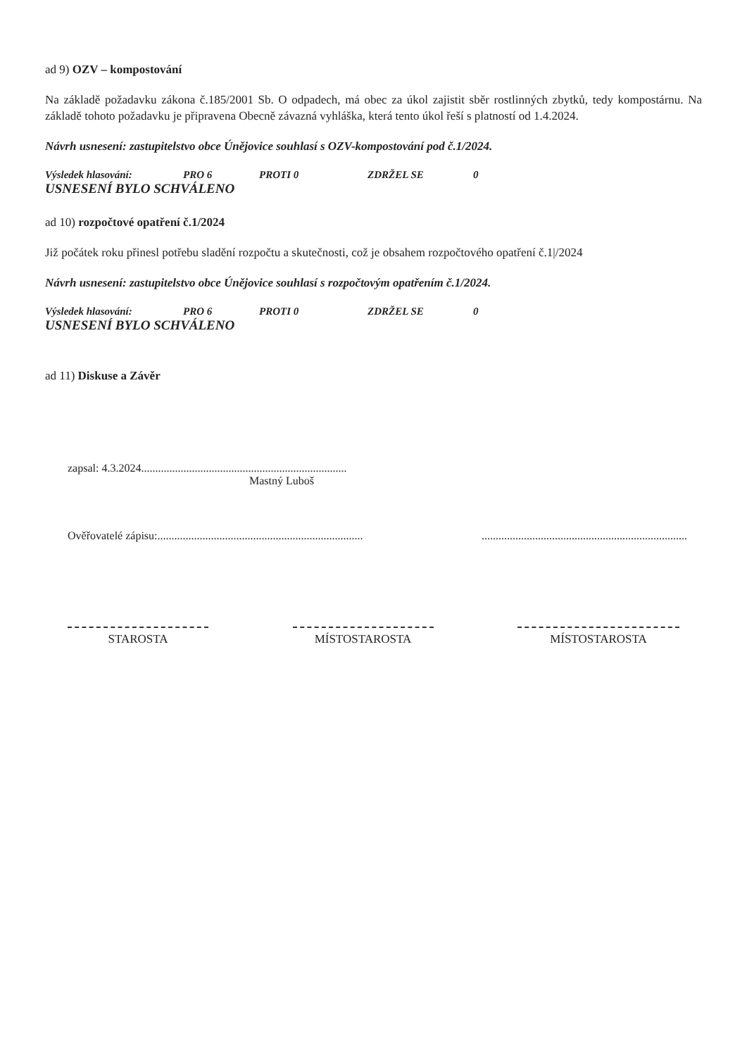ad 9) OZV – kompostování
Na základě požadavku zákona č.185/2001 Sb. O odpadech, má obec za úkol zajistit sběr rostlinných zbytků, tedy kompostárnu. Na základě tohoto požadavku je připravena Obecně závazná vyhláška, která tento úkol řeší s platností od 1.4.2024.
Návrh usnesení: zastupitelstvo obce Únějovice souhlasí s OZV-kompostování pod č.1/2024.
Výsledek hlasování: PRO 6 PROTI 0 ZDRŽEL SE 0
USNESENÍ BYLO SCHVÁLENO
ad 10) rozpočtové opatření č.1/2024
Již počátek roku přinesl potřebu sladění rozpočtu a skutečnosti, což je obsahem rozpočtového opatření č.1|/2024
Návrh usnesení: zastupitelstvo obce Únějovice souhlasí s rozpočtovým opatřením č.1/2024.
Výsledek hlasování: PRO 6 PROTI 0 ZDRŽEL SE 0
USNESENÍ BYLO SCHVÁLENO
ad 11) Diskuse a Závěr
zapsal: 4.3.2024.........................................................................
Mastný Luboš
Ověřovatelé zápisu:......................................................................... .........................................................................
STAROSTA MÍSTOSTAROSTA MÍSTOSTAROSTA